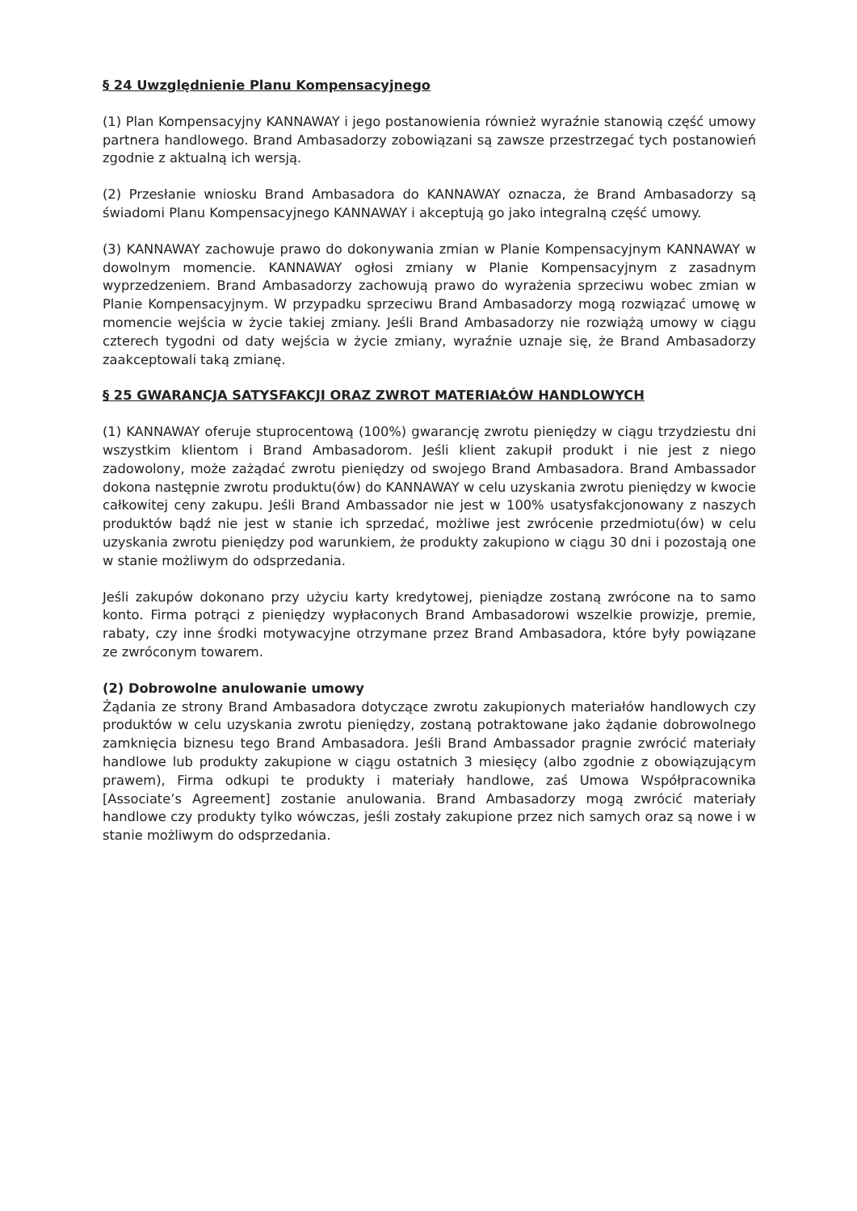§ 24 Uwzględnienie Planu Kompensacyjnego
(1) Plan Kompensacyjny KANNAWAY i jego postanowienia również wyraźnie stanowią część umowy partnera handlowego. Brand Ambasadorzy zobowiązani są zawsze przestrzegać tych postanowień zgodnie z aktualną ich wersją.
(2) Przesłanie wniosku Brand Ambasadora do KANNAWAY oznacza, że Brand Ambasadorzy są świadomi Planu Kompensacyjnego KANNAWAY i akceptują go jako integralną część umowy.
(3) KANNAWAY zachowuje prawo do dokonywania zmian w Planie Kompensacyjnym KANNAWAY w dowolnym momencie. KANNAWAY ogłosi zmiany w Planie Kompensacyjnym z zasadnym wyprzedzeniem. Brand Ambasadorzy zachowują prawo do wyrażenia sprzeciwu wobec zmian w Planie Kompensacyjnym. W przypadku sprzeciwu Brand Ambasadorzy mogą rozwiązać umowę w momencie wejścia w życie takiej zmiany. Jeśli Brand Ambasadorzy nie rozwiążą umowy w ciągu czterech tygodni od daty wejścia w życie zmiany, wyraźnie uznaje się, że Brand Ambasadorzy zaakceptowali taką zmianę.
§ 25 GWARANCJA SATYSFAKCJI ORAZ ZWROT MATERIAŁÓW HANDLOWYCH
(1) KANNAWAY oferuje stuprocentową (100%) gwarancję zwrotu pieniędzy w ciągu trzydziestu dni wszystkim klientom i Brand Ambasadorom. Jeśli klient zakupił produkt i nie jest z niego zadowolony, może zażądać zwrotu pieniędzy od swojego Brand Ambasadora. Brand Ambassador dokona następnie zwrotu produktu(ów) do KANNAWAY w celu uzyskania zwrotu pieniędzy w kwocie całkowitej ceny zakupu. Jeśli Brand Ambassador nie jest w 100% usatysfakcjonowany z naszych produktów bądź nie jest w stanie ich sprzedać, możliwe jest zwrócenie przedmiotu(ów) w celu uzyskania zwrotu pieniędzy pod warunkiem, że produkty zakupiono w ciągu 30 dni i pozostają one w stanie możliwym do odsprzedania.
Jeśli zakupów dokonano przy użyciu karty kredytowej, pieniądze zostaną zwrócone na to samo konto. Firma potrąci z pieniędzy wypłaconych Brand Ambasadorowi wszelkie prowizje, premie, rabaty, czy inne środki motywacyjne otrzymane przez Brand Ambasadora, które były powiązane ze zwróconym towarem.
(2) Dobrowolne anulowanie umowy
Żądania ze strony Brand Ambasadora dotyczące zwrotu zakupionych materiałów handlowych czy produktów w celu uzyskania zwrotu pieniędzy, zostaną potraktowane jako żądanie dobrowolnego zamknięcia biznesu tego Brand Ambasadora. Jeśli Brand Ambassador pragnie zwrócić materiały handlowe lub produkty zakupione w ciągu ostatnich 3 miesięcy (albo zgodnie z obowiązującym prawem), Firma odkupi te produkty i materiały handlowe, zaś Umowa Współpracownika [Associate’s Agreement] zostanie anulowania. Brand Ambasadorzy mogą zwrócić materiały handlowe czy produkty tylko wówczas, jeśli zostały zakupione przez nich samych oraz są nowe i w stanie możliwym do odsprzedania.